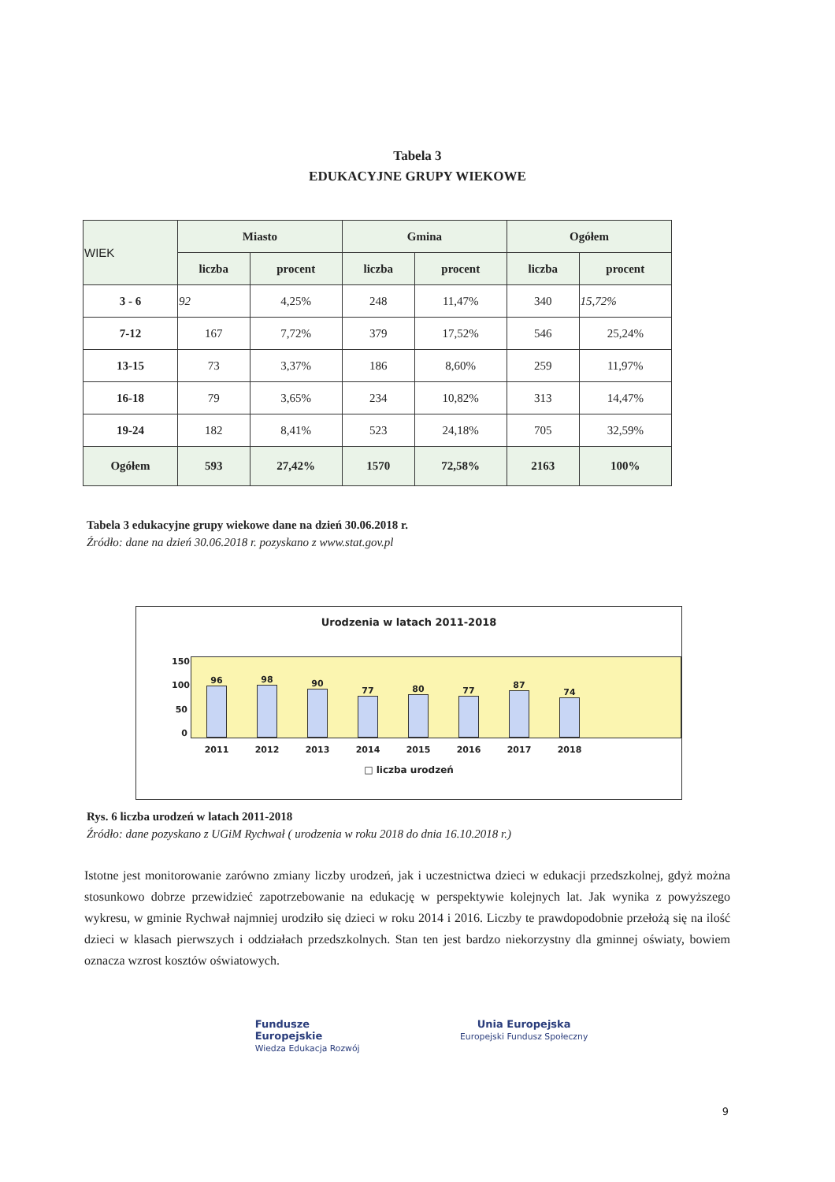Tabela 3
EDUKACYJNE GRUPY WIEKOWE
| WIEK | Miasto | | Gmina | | Ogółem | |
| --- | --- | --- | --- | --- | --- | --- |
| | liczba | procent | liczba | procent | liczba | procent |
| 3 - 6 | 92 | 4,25% | 248 | 11,47% | 340 | 15,72% |
| 7-12 | 167 | 7,72% | 379 | 17,52% | 546 | 25,24% |
| 13-15 | 73 | 3,37% | 186 | 8,60% | 259 | 11,97% |
| 16-18 | 79 | 3,65% | 234 | 10,82% | 313 | 14,47% |
| 19-24 | 182 | 8,41% | 523 | 24,18% | 705 | 32,59% |
| Ogółem | 593 | 27,42% | 1570 | 72,58% | 2163 | 100% |
Tabela 3 edukacyjne grupy wiekowe dane na dzień 30.06.2018 r.
Źródło: dane na dzień 30.06.2018 r. pozyskano z www.stat.gov.pl
Urodzenia w latach 2011-2018
150
100
50
0
96
98
90
77
80
77
87
74
2011 2012 2013 2014 2015 2016 2017 2018
□ liczba urodzeń
Rys. 6 liczba urodzeń w latach 2011-2018
Źródło: dane pozyskano z UGiM Rychwał ( urodzenia w roku 2018 do dnia 16.10.2018 r.)
Istotne jest monitorowanie zarówno zmiany liczby urodzeń, jak i uczestnictwa dzieci w edukacji przedszkolnej, gdyż można stosunkowo dobrze przewidzieć zapotrzebowanie na edukację w perspektywie kolejnych lat. Jak wynika z powyższego wykresu, w gminie Rychwał najmniej urodziło się dzieci w roku 2014 i 2016. Liczby te prawdopodobnie przełożą się na ilość dzieci w klasach pierwszych i oddziałach przedszkolnych. Stan ten jest bardzo niekorzystny dla gminnej oświaty, bowiem oznacza wzrost kosztów oświatowych.
Fundusze
Europejskie
Wiedza Edukacja Rozwój
Unia Europejska
Europejski Fundusz Społeczny
9